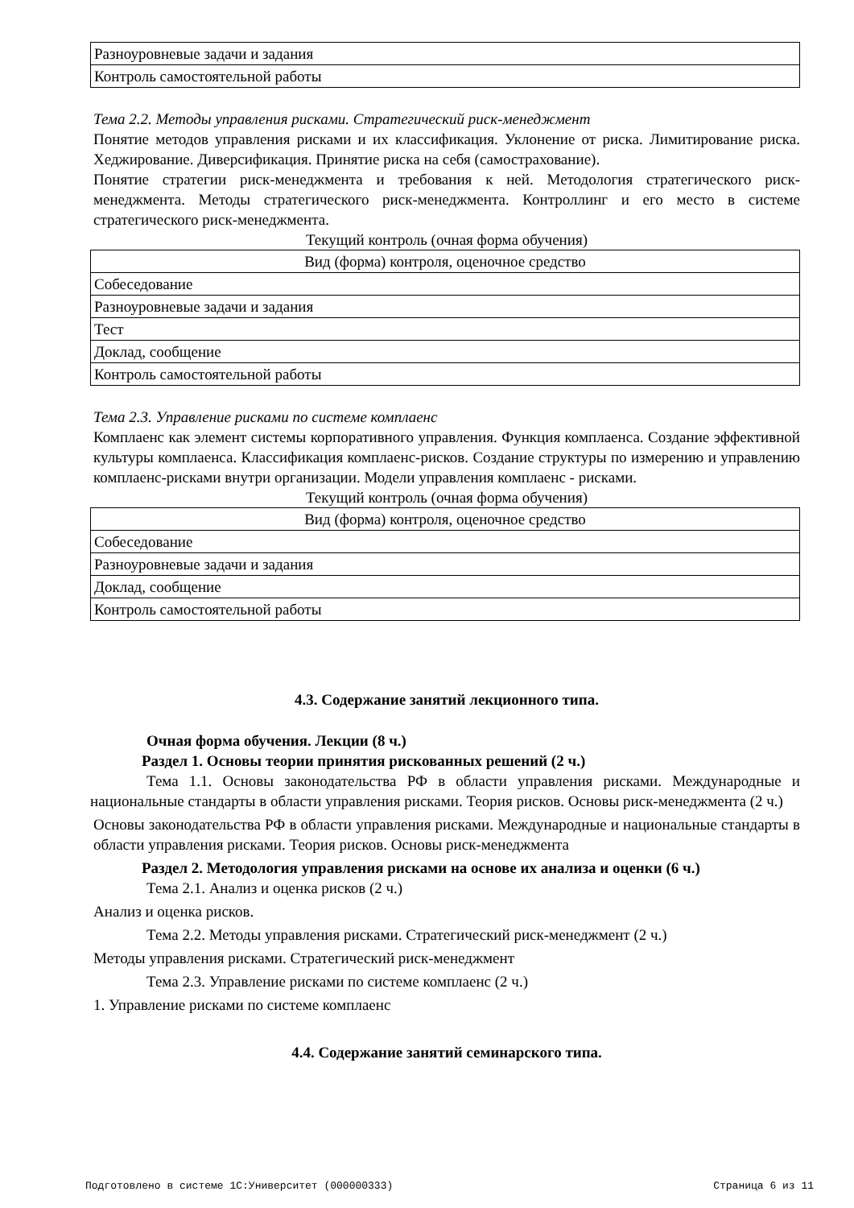| Разноуровневые задачи и задания |
| Контроль самостоятельной работы |
Тема 2.2. Методы управления рисками. Стратегический риск-менеджмент
Понятие методов управления рисками и их классификация. Уклонение от риска. Лимитирование риска. Хеджирование. Диверсификация. Принятие риска на себя (самострахование).
Понятие стратегии риск-менеджмента и требования к ней. Методология стратегического риск-менеджмента. Методы стратегического риск-менеджмента. Контроллинг и его место в системе стратегического риск-менеджмента.
Текущий контроль (очная форма обучения)
| Вид (форма) контроля, оценочное средство |
| --- |
| Собеседование |
| Разноуровневые задачи и задания |
| Тест |
| Доклад, сообщение |
| Контроль самостоятельной работы |
Тема 2.3. Управление рисками по системе комплаенс
Комплаенс как элемент системы корпоративного управления. Функция комплаенса. Создание эффективной культуры комплаенса. Классификация комплаенс-рисков. Создание структуры по измерению и управлению комплаенс-рисками внутри организации. Модели управления комплаенс - рисками.
Текущий контроль (очная форма обучения)
| Вид (форма) контроля, оценочное средство |
| --- |
| Собеседование |
| Разноуровневые задачи и задания |
| Доклад, сообщение |
| Контроль самостоятельной работы |
4.3. Содержание занятий лекционного типа.
Очная форма обучения. Лекции (8 ч.)
Раздел 1. Основы теории принятия рискованных решений (2 ч.)
Тема 1.1. Основы законодательства РФ в области управления рисками. Международные и национальные стандарты в области управления рисками. Теория рисков. Основы риск-менеджмента (2 ч.)
Основы законодательства РФ в области управления рисками. Международные и национальные стандарты в области управления рисками. Теория рисков. Основы риск-менеджмента
Раздел 2. Методология управления рисками на основе их анализа и оценки (6 ч.)
Тема 2.1. Анализ и оценка рисков (2 ч.)
Анализ и оценка рисков.
Тема 2.2. Методы управления рисками. Стратегический риск-менеджмент (2 ч.)
Методы управления рисками. Стратегический риск-менеджмент
Тема 2.3. Управление рисками по системе комплаенс (2 ч.)
1. Управление рисками по системе комплаенс
4.4. Содержание занятий семинарского типа.
Подготовлено в системе 1С:Университет (000000333) Страница 6 из 11